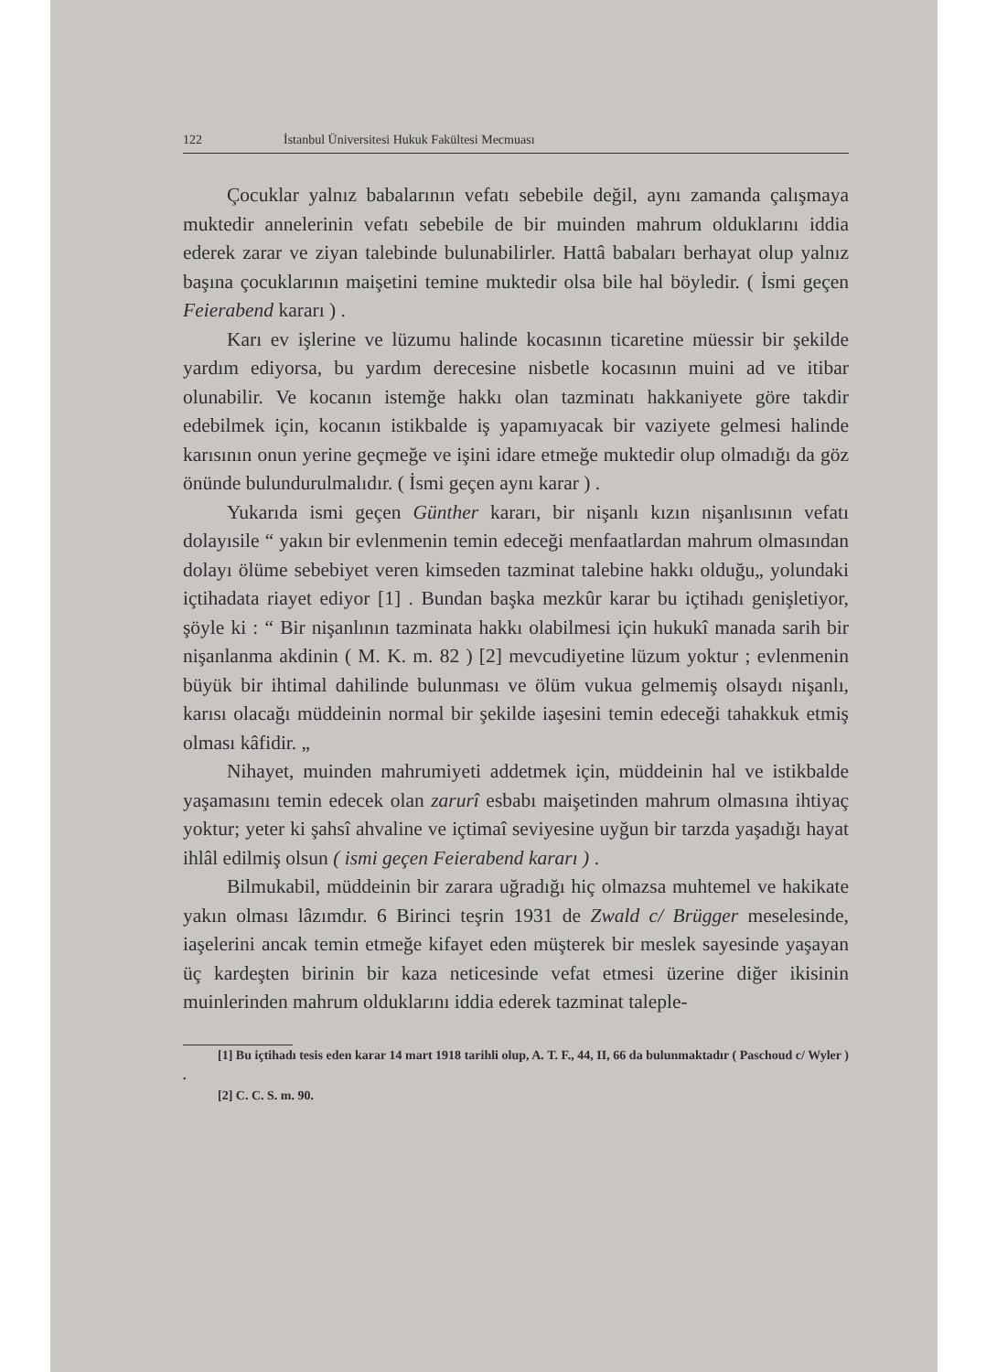122 İstanbul Üniversitesi Hukuk Fakültesi Mecmuası
Çocuklar yalnız babalarının vefatı sebebile değil, aynı zamanda çalışmaya muktedir annelerinin vefatı sebebile de bir muinden mahrum olduklarını iddia ederek zarar ve ziyan talebinde bulunabilirler. Hattâ babaları berhayat olup yalnız başına çocuklarının maişetini temine muktedir olsa bile hal böyledir. ( İsmi geçen Feierabend kararı ) .
Karı ev işlerine ve lüzumu halinde kocasının ticaretine müessir bir şekilde yardım ediyorsa, bu yardım derecesine nisbetle kocasının muini ad ve itibar olunabilir. Ve kocanın istemğe hakkı olan tazminatı hakkaniyete göre takdir edebilmek için, kocanın istikbalde iş yapamıyacak bir vaziyete gelmesi halinde karısının onun yerine geçmeğe ve işini idare etmeğe muktedir olup olmadığı da göz önünde bulundurulmalıdır. ( İsmi geçen aynı karar ) .
Yukarıda ismi geçen Günther kararı, bir nişanlı kızın nişanlısının vefatı dolayısile “ yakın bir evlenmenin temin edeceği menfaatlardan mahrum olmasından dolayı ölüme sebebiyet veren kimseden tazminat talebine hakkı olduğu„ yolundaki içtihadata riayet ediyor [1] . Bundan başka mezkûr karar bu içtihadı genişletiyor, şöyle ki : “ Bir nişanlının tazminata hakkı olabilmesi için hukukî manada sarih bir nişanlanma akdinin ( M. K. m. 82 ) [2] mevcudiyetine lüzum yoktur ; evlenmenin büyük bir ihtimal dahilinde bulunması ve ölüm vukua gelmemiş olsaydı nişanlı, karısı olacağı müddeinin normal bir şekilde iaşesini temin edeceği tahakkuk etmiş olması kâfidir. „
Nihayet, muinden mahrumiyeti addetmek için, müddeinin hal ve istikbalde yaşamasını temin edecek olan zarurî esbabı maişetinden mahrum olmasına ihtiyaç yoktur; yeter ki şahsî ahvaline ve içtimaî seviyesine uyğun bir tarzda yaşadığı hayat ihlâl edilmiş olsun ( ismi geçen Feierabend kararı ) .
Bilmukabil, müddeinin bir zarara uğradığı hiç olmazsa muhtemel ve hakikate yakın olması lâzımdır. 6 Birinci teşrin 1931 de Zwald c/ Brügger meselesinde, iaşelerini ancak temin etmeğe kifayet eden müşterek bir meslek sayesinde yaşayan üç kardeşten birinin bir kaza neticesinde vefat etmesi üzerine diğer ikisinin muinlerinden mahrum olduklarını iddia ederek tazminat taleple-
[1] Bu içtihadı tesis eden karar 14 mart 1918 tarihli olup, A. T. F., 44, II, 66 da bulunmaktadır ( Paschoud c/ Wyler ) .
[2] C. C. S. m. 90.